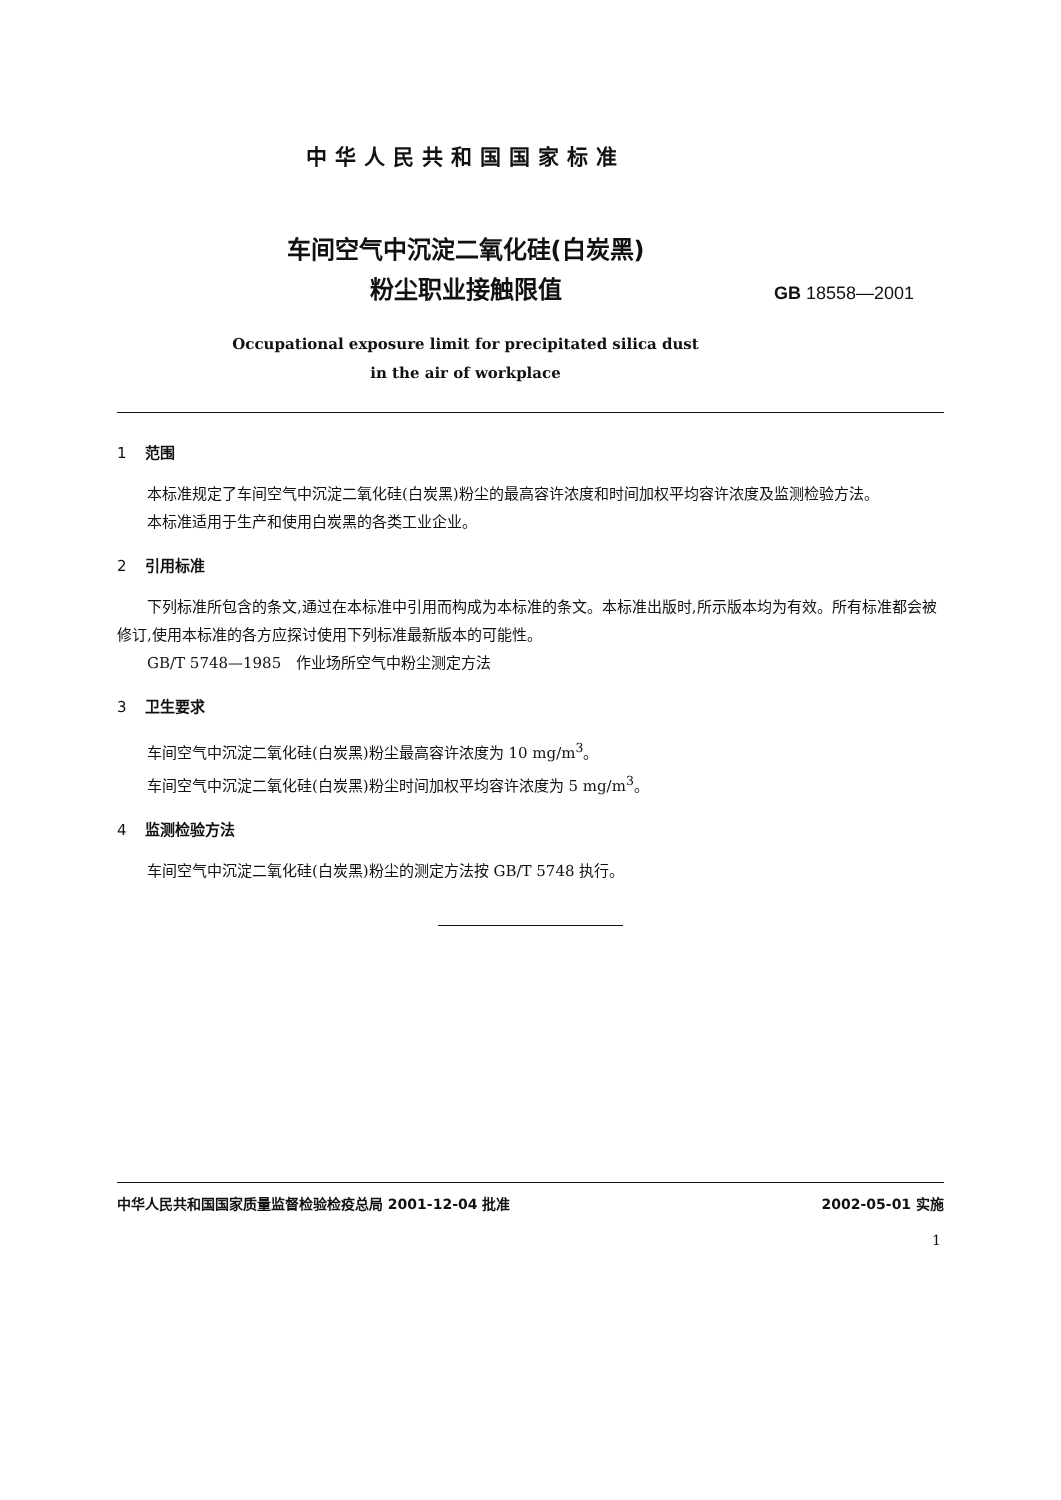中华人民共和国国家标准
车间空气中沉淀二氧化硅(白炭黑)
粉尘职业接触限值
GB 18558—2001
Occupational exposure limit for precipitated silica dust
in the air of workplace
1 范围
本标准规定了车间空气中沉淀二氧化硅(白炭黑)粉尘的最高容许浓度和时间加权平均容许浓度及监测检验方法。
本标准适用于生产和使用白炭黑的各类工业企业。
2 引用标准
下列标准所包含的条文,通过在本标准中引用而构成为本标准的条文。本标准出版时,所示版本均为有效。所有标准都会被修订,使用本标准的各方应探讨使用下列标准最新版本的可能性。
GB/T 5748—1985　作业场所空气中粉尘测定方法
3 卫生要求
车间空气中沉淀二氧化硅(白炭黑)粉尘最高容许浓度为 10 mg/m<sup>3</sup>。
车间空气中沉淀二氧化硅(白炭黑)粉尘时间加权平均容许浓度为 5 mg/m<sup>3</sup>。
4 监测检验方法
车间空气中沉淀二氧化硅(白炭黑)粉尘的测定方法按 GB/T 5748 执行。
中华人民共和国国家质量监督检验检疫总局 2001-12-04 批准 2002-05-01 实施
1